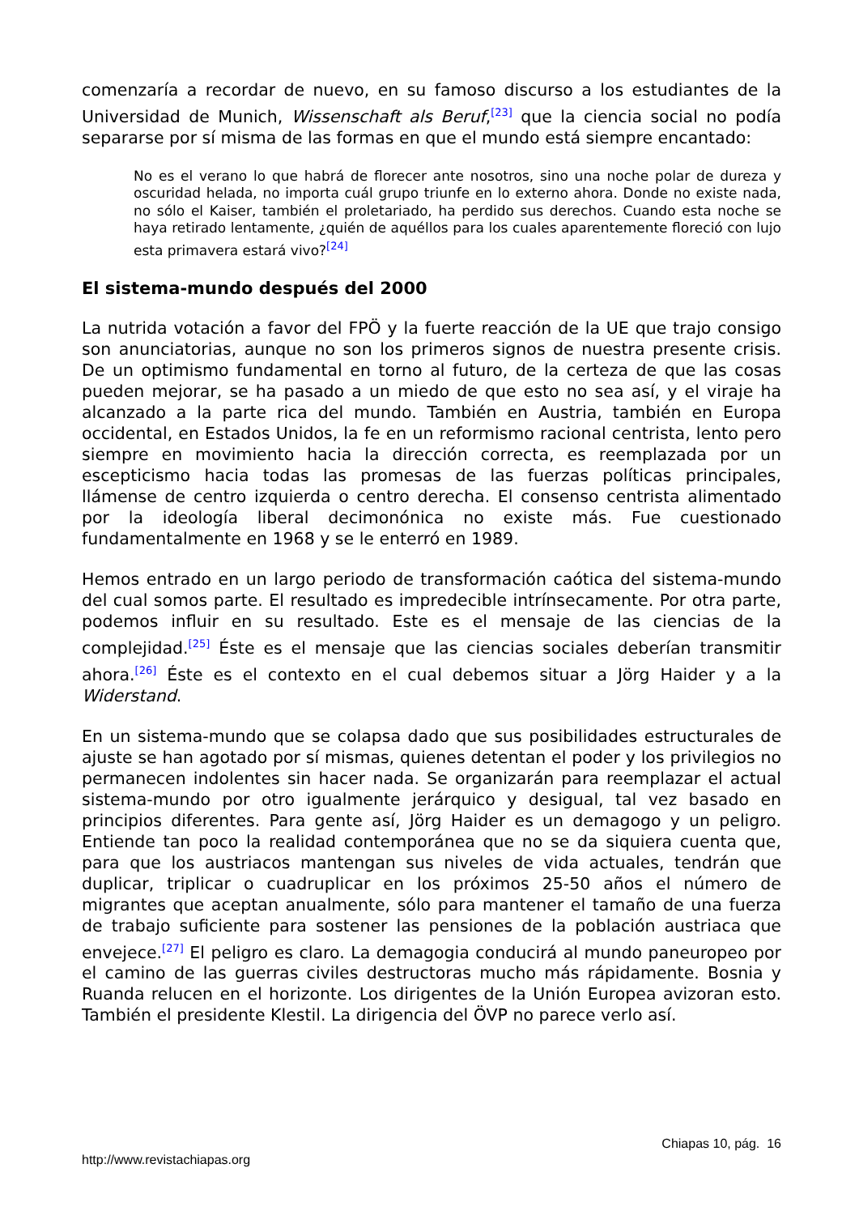comenzaría a recordar de nuevo, en su famoso discurso a los estudiantes de la Universidad de Munich, Wissenschaft als Beruf,<sup>[23]</sup> que la ciencia social no podía separarse por sí misma de las formas en que el mundo está siempre encantado:
No es el verano lo que habrá de florecer ante nosotros, sino una noche polar de dureza y oscuridad helada, no importa cuál grupo triunfe en lo externo ahora. Donde no existe nada, no sólo el Kaiser, también el proletariado, ha perdido sus derechos. Cuando esta noche se haya retirado lentamente, ¿quién de aquéllos para los cuales aparentemente floreció con lujo esta primavera estará vivo?<sup>[24]</sup>
El sistema-mundo después del 2000
La nutrida votación a favor del FPÖ y la fuerte reacción de la UE que trajo consigo son anunciatorias, aunque no son los primeros signos de nuestra presente crisis. De un optimismo fundamental en torno al futuro, de la certeza de que las cosas pueden mejorar, se ha pasado a un miedo de que esto no sea así, y el viraje ha alcanzado a la parte rica del mundo. También en Austria, también en Europa occidental, en Estados Unidos, la fe en un reformismo racional centrista, lento pero siempre en movimiento hacia la dirección correcta, es reemplazada por un escepticismo hacia todas las promesas de las fuerzas políticas principales, llámense de centro izquierda o centro derecha. El consenso centrista alimentado por la ideología liberal decimonónica no existe más. Fue cuestionado fundamentalmente en 1968 y se le enterró en 1989.
Hemos entrado en un largo periodo de transformación caótica del sistema-mundo del cual somos parte. El resultado es impredecible intrínsecamente. Por otra parte, podemos influir en su resultado. Este es el mensaje de las ciencias de la complejidad.<sup>[25]</sup> Éste es el mensaje que las ciencias sociales deberían transmitir ahora.<sup>[26]</sup> Éste es el contexto en el cual debemos situar a Jörg Haider y a la Widerstand.
En un sistema-mundo que se colapsa dado que sus posibilidades estructurales de ajuste se han agotado por sí mismas, quienes detentan el poder y los privilegios no permanecen indolentes sin hacer nada. Se organizarán para reemplazar el actual sistema-mundo por otro igualmente jerárquico y desigual, tal vez basado en principios diferentes. Para gente así, Jörg Haider es un demagogo y un peligro. Entiende tan poco la realidad contemporánea que no se da siquiera cuenta que, para que los austriacos mantengan sus niveles de vida actuales, tendrán que duplicar, triplicar o cuadruplicar en los próximos 25-50 años el número de migrantes que aceptan anualmente, sólo para mantener el tamaño de una fuerza de trabajo suficiente para sostener las pensiones de la población austriaca que envejece.<sup>[27]</sup> El peligro es claro. La demagogia conducirá al mundo paneuropeo por el camino de las guerras civiles destructoras mucho más rápidamente. Bosnia y Ruanda relucen en el horizonte. Los dirigentes de la Unión Europea avizoran esto. También el presidente Klestil. La dirigencia del ÖVP no parece verlo así.
Chiapas 10, pág. 16
http://www.revistachiapas.org